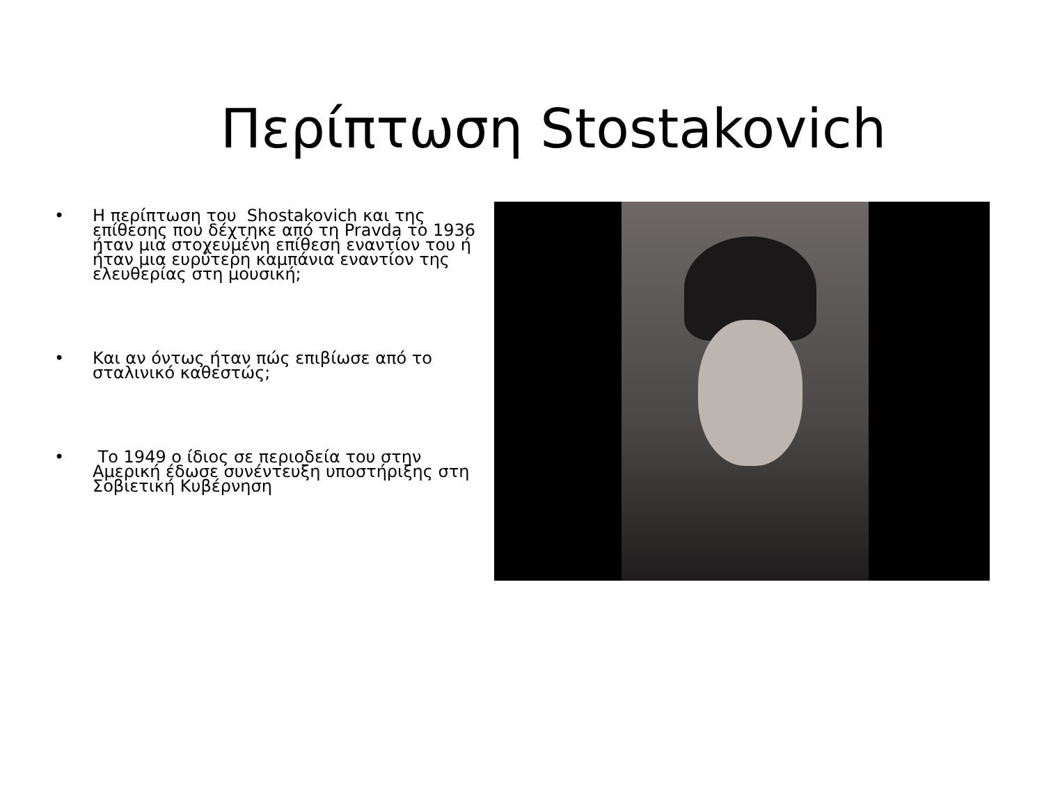Περίπτωση Stostakovich
• Η περίπτωση του Shostakovich και της επίθεσης που δέχτηκε από τη Pravda το 1936 ήταν μια στοχευμένη επίθεση εναντίον του ή ήταν μια ευρύτερη καμπάνια εναντίον της ελευθερίας στη μουσική;
• Και αν όντως ήταν πώς επιβίωσε από το σταλινικό καθεστώς;
• Το 1949 ο ίδιος σε περιοδεία του στην Αμερική έδωσε συνέντευξη υποστήριξης στη Σοβιετική Κυβέρνηση